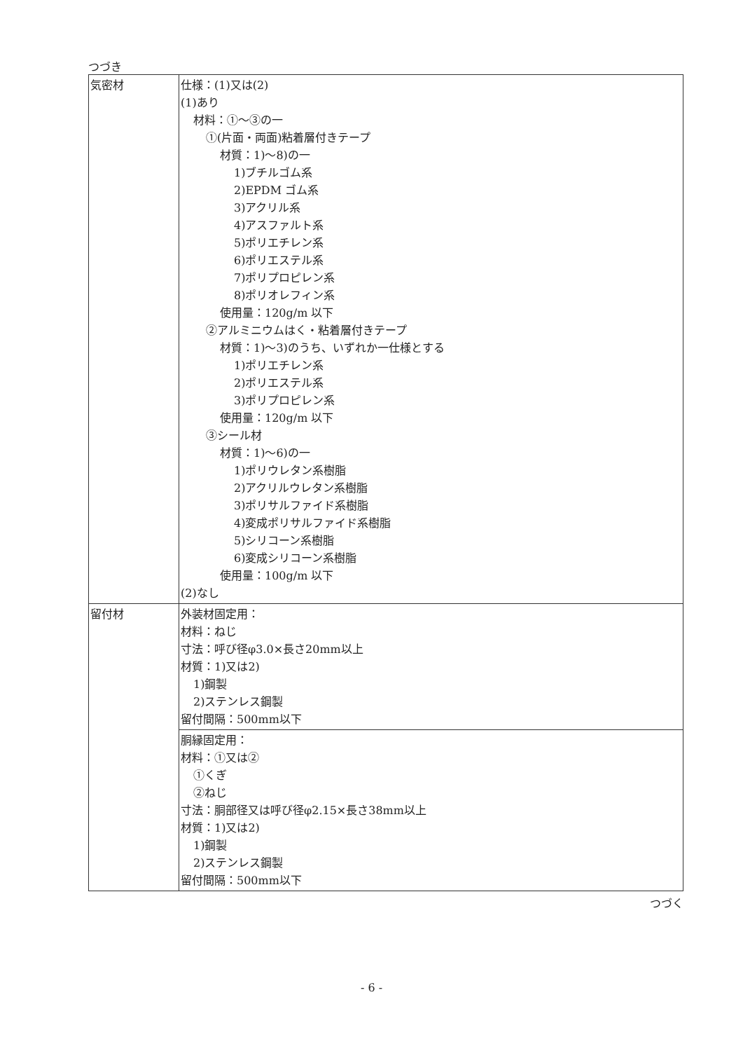つづき
| 気密材 | 仕様：(1)又は(2) (1)あり 材料：①～③の一 ①(片面・両面)粘着層付きテープ 材質：1)～8)の一 1)ブチルゴム系 2)EPDM ゴム系 3)アクリル系 4)アスファルト系 5)ポリエチレン系 6)ポリエステル系 7)ポリプロピレン系 8)ポリオレフィン系 使用量：120g/m 以下 ②アルミニウムはく・粘着層付きテープ 材質：1)～3)のうち、いずれか一仕様とする 1)ポリエチレン系 2)ポリエステル系 3)ポリプロピレン系 使用量：120g/m 以下 ③シール材 材質：1)～6)の一 1)ポリウレタン系樹脂 2)アクリルウレタン系樹脂 3)ポリサルファイド系樹脂 4)変成ポリサルファイド系樹脂 5)シリコーン系樹脂 6)変成シリコーン系樹脂 使用量：100g/m 以下 (2)なし |
| 留付材 | 外装材固定用： 材料：ねじ 寸法：呼び径φ3.0×長さ20mm以上 材質：1)又は2) 1)鋼製 2)ステンレス鋼製 留付間隔：500mm以下 |
| | 胴縁固定用： 材料：①又は② ①くぎ ②ねじ 寸法：胴部径又は呼び径φ2.15×長さ38mm以上 材質：1)又は2) 1)鋼製 2)ステンレス鋼製 留付間隔：500mm以下 |
つづく
- 6 -